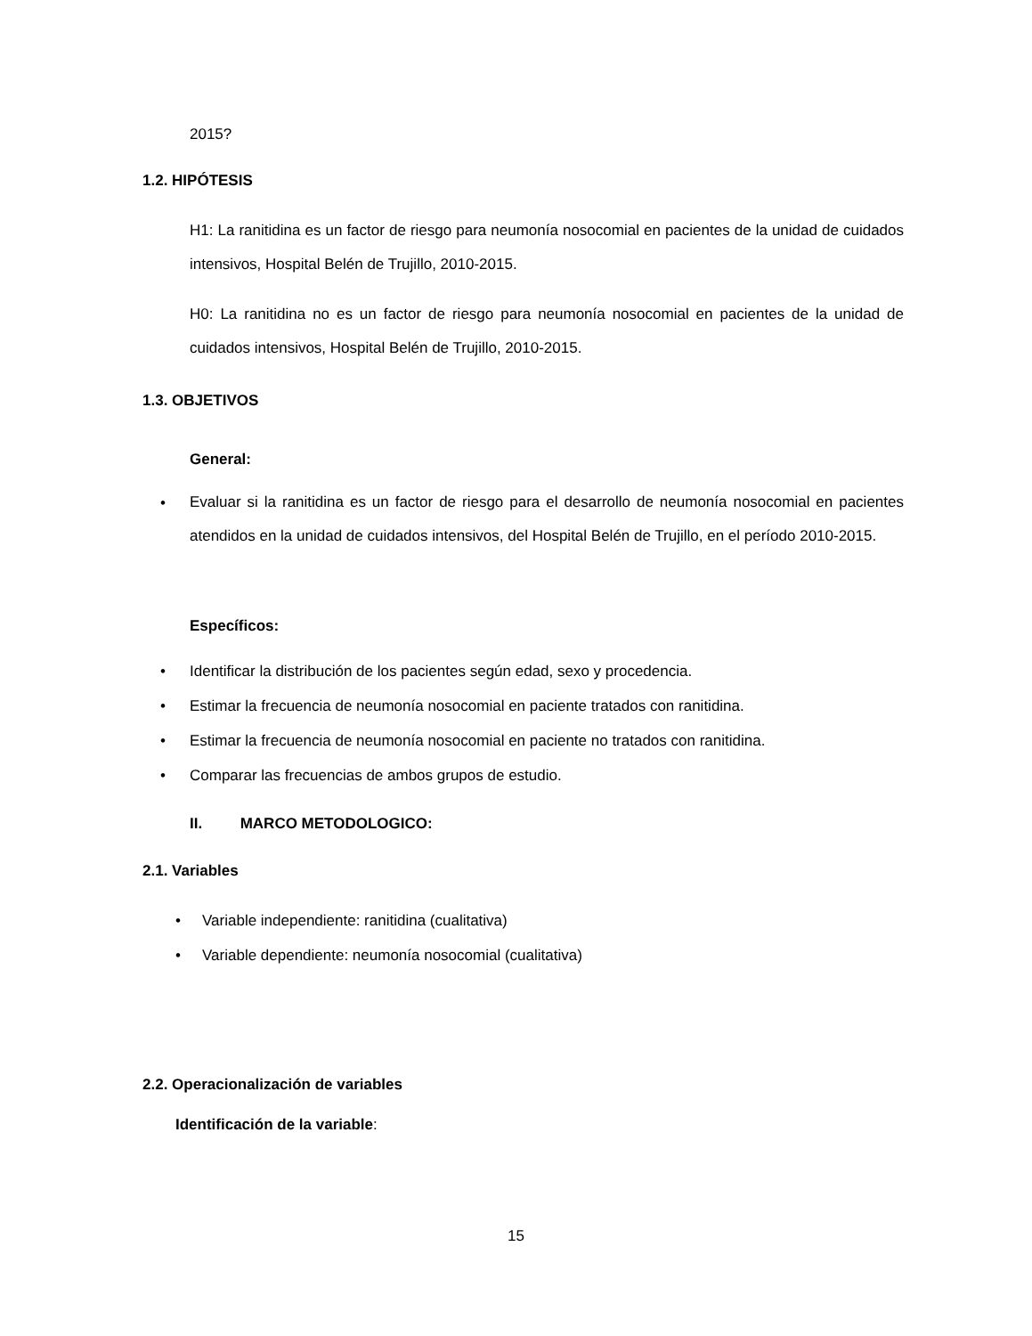2015?
1.2. HIPÓTESIS
H1: La ranitidina es un factor de riesgo para neumonía nosocomial en pacientes de la unidad de cuidados intensivos, Hospital Belén de Trujillo, 2010-2015.
H0: La ranitidina no es un factor de riesgo para neumonía nosocomial en pacientes de la unidad de cuidados intensivos, Hospital Belén de Trujillo, 2010-2015.
1.3. OBJETIVOS
General:
•
Evaluar si la ranitidina es un factor de riesgo para el desarrollo de neumonía nosocomial en pacientes atendidos en la unidad de cuidados intensivos, del Hospital Belén de Trujillo, en el período 2010-2015.
Específicos:
• Identificar la distribución de los pacientes según edad, sexo y procedencia.
•
Estimar la frecuencia de neumonía nosocomial en paciente tratados con ranitidina.
•
Estimar la frecuencia de neumonía nosocomial en paciente no tratados con ranitidina.
• Comparar las frecuencias de ambos grupos de estudio.
II. MARCO METODOLOGICO:
2.1. Variables
•
Variable independiente: ranitidina (cualitativa)
•
Variable dependiente: neumonía nosocomial (cualitativa)
2.2. Operacionalización de variables
Identificación de la variable:
15